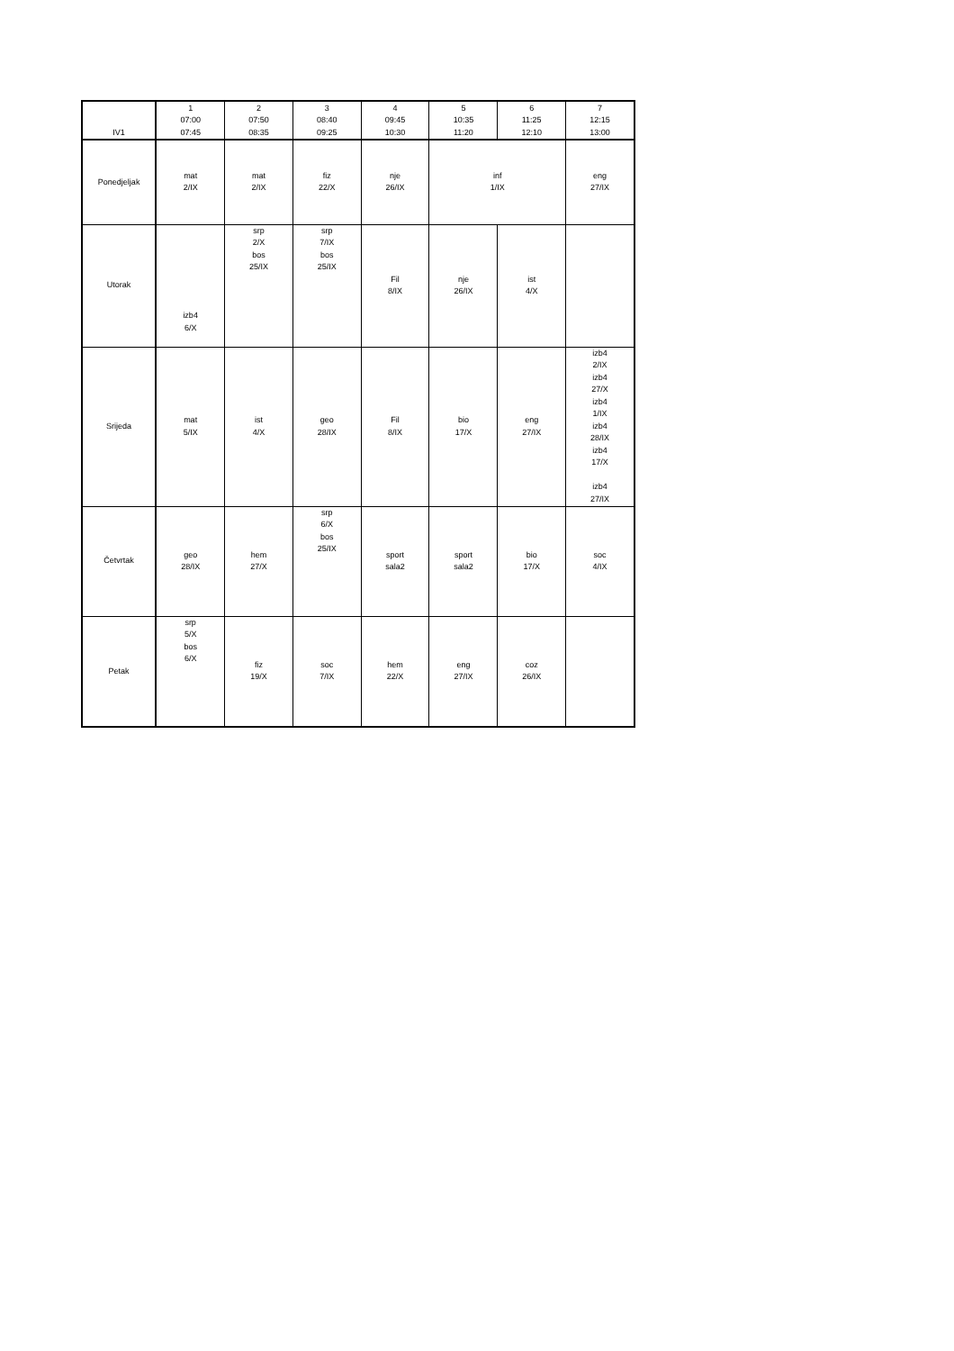| IV1 | 1 07:00 07:45 | 2 07:50 08:35 | 3 08:40 09:25 | 4 09:45 10:30 | 5 10:35 11:20 | 6 11:25 12:10 | 7 12:15 13:00 |
| --- | --- | --- | --- | --- | --- | --- | --- |
| Ponedjeljak | mat 2/IX | mat 2/IX | fiz 22/X | nje 26/IX | inf 1/IX | | eng 27/IX |
| Utorak | izb4 6/X | srp 2/X bos 25/IX | srp 7/IX bos 25/IX | Fil 8/IX | nje 26/IX | ist 4/X | |
| Srijeda | mat 5/IX | ist 4/X | geo 28/IX | Fil 8/IX | bio 17/X | eng 27/IX | izb4 2/IX izb4 27/X izb4 1/IX izb4 28/IX izb4 17/X izb4 27/IX |
| Četvrtak | geo 28/IX | hem 27/X | srp 6/X bos 25/IX | sport sala2 | sport sala2 | bio 17/X | soc 4/IX |
| Petak | srp 5/X bos 6/X | fiz 19/X | soc 7/IX | hem 22/X | eng 27/IX | coz 26/IX | |